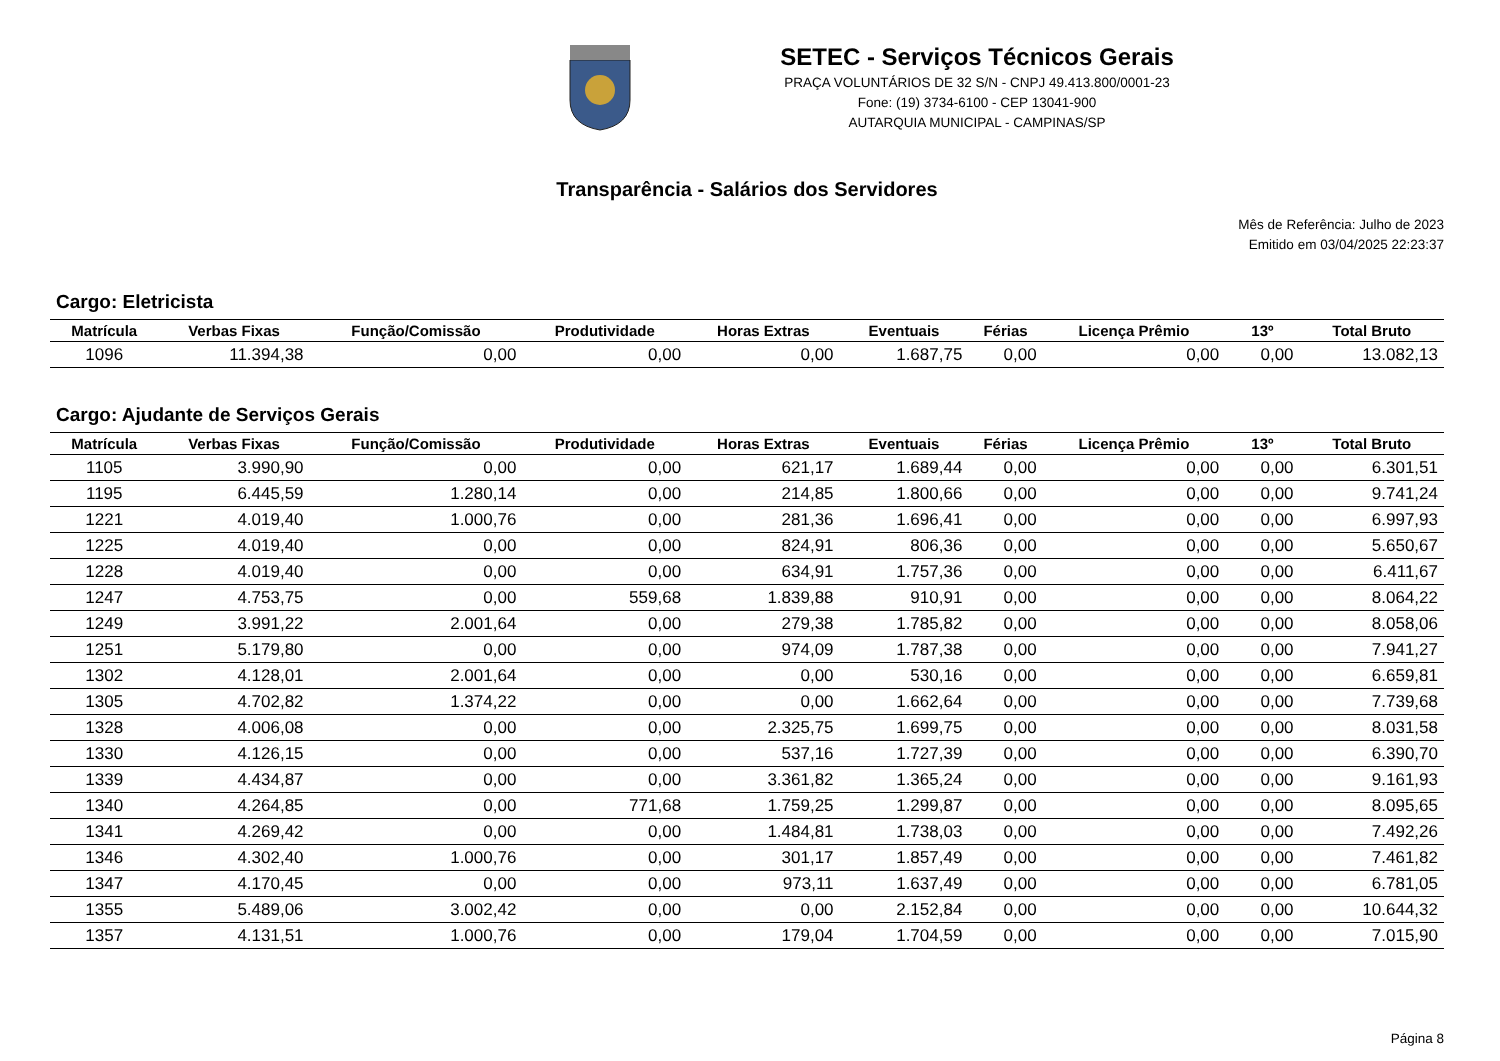SETEC - Serviços Técnicos Gerais
PRAÇA VOLUNTÁRIOS DE 32 S/N - CNPJ 49.413.800/0001-23
Fone: (19) 3734-6100 - CEP 13041-900
AUTARQUIA MUNICIPAL - CAMPINAS/SP
Transparência - Salários dos Servidores
Mês de Referência: Julho de 2023
Emitido em 03/04/2025 22:23:37
Cargo: Eletricista
| Matrícula | Verbas Fixas | Função/Comissão | Produtividade | Horas Extras | Eventuais | Férias | Licença Prêmio | 13º | Total Bruto |
| --- | --- | --- | --- | --- | --- | --- | --- | --- | --- |
| 1096 | 11.394,38 | 0,00 | 0,00 | 0,00 | 1.687,75 | 0,00 | 0,00 | 0,00 | 13.082,13 |
Cargo: Ajudante de Serviços Gerais
| Matrícula | Verbas Fixas | Função/Comissão | Produtividade | Horas Extras | Eventuais | Férias | Licença Prêmio | 13º | Total Bruto |
| --- | --- | --- | --- | --- | --- | --- | --- | --- | --- |
| 1105 | 3.990,90 | 0,00 | 0,00 | 621,17 | 1.689,44 | 0,00 | 0,00 | 0,00 | 6.301,51 |
| 1195 | 6.445,59 | 1.280,14 | 0,00 | 214,85 | 1.800,66 | 0,00 | 0,00 | 0,00 | 9.741,24 |
| 1221 | 4.019,40 | 1.000,76 | 0,00 | 281,36 | 1.696,41 | 0,00 | 0,00 | 0,00 | 6.997,93 |
| 1225 | 4.019,40 | 0,00 | 0,00 | 824,91 | 806,36 | 0,00 | 0,00 | 0,00 | 5.650,67 |
| 1228 | 4.019,40 | 0,00 | 0,00 | 634,91 | 1.757,36 | 0,00 | 0,00 | 0,00 | 6.411,67 |
| 1247 | 4.753,75 | 0,00 | 559,68 | 1.839,88 | 910,91 | 0,00 | 0,00 | 0,00 | 8.064,22 |
| 1249 | 3.991,22 | 2.001,64 | 0,00 | 279,38 | 1.785,82 | 0,00 | 0,00 | 0,00 | 8.058,06 |
| 1251 | 5.179,80 | 0,00 | 0,00 | 974,09 | 1.787,38 | 0,00 | 0,00 | 0,00 | 7.941,27 |
| 1302 | 4.128,01 | 2.001,64 | 0,00 | 0,00 | 530,16 | 0,00 | 0,00 | 0,00 | 6.659,81 |
| 1305 | 4.702,82 | 1.374,22 | 0,00 | 0,00 | 1.662,64 | 0,00 | 0,00 | 0,00 | 7.739,68 |
| 1328 | 4.006,08 | 0,00 | 0,00 | 2.325,75 | 1.699,75 | 0,00 | 0,00 | 0,00 | 8.031,58 |
| 1330 | 4.126,15 | 0,00 | 0,00 | 537,16 | 1.727,39 | 0,00 | 0,00 | 0,00 | 6.390,70 |
| 1339 | 4.434,87 | 0,00 | 0,00 | 3.361,82 | 1.365,24 | 0,00 | 0,00 | 0,00 | 9.161,93 |
| 1340 | 4.264,85 | 0,00 | 771,68 | 1.759,25 | 1.299,87 | 0,00 | 0,00 | 0,00 | 8.095,65 |
| 1341 | 4.269,42 | 0,00 | 0,00 | 1.484,81 | 1.738,03 | 0,00 | 0,00 | 0,00 | 7.492,26 |
| 1346 | 4.302,40 | 1.000,76 | 0,00 | 301,17 | 1.857,49 | 0,00 | 0,00 | 0,00 | 7.461,82 |
| 1347 | 4.170,45 | 0,00 | 0,00 | 973,11 | 1.637,49 | 0,00 | 0,00 | 0,00 | 6.781,05 |
| 1355 | 5.489,06 | 3.002,42 | 0,00 | 0,00 | 2.152,84 | 0,00 | 0,00 | 0,00 | 10.644,32 |
| 1357 | 4.131,51 | 1.000,76 | 0,00 | 179,04 | 1.704,59 | 0,00 | 0,00 | 0,00 | 7.015,90 |
Página 8